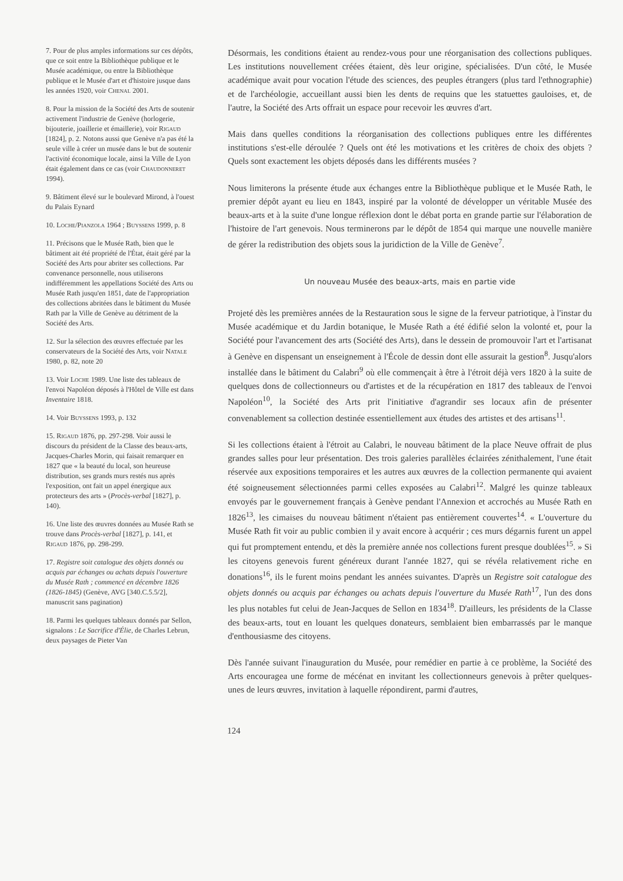7. Pour de plus amples informations sur ces dépôts, que ce soit entre la Bibliothèque publique et le Musée académique, ou entre la Bibliothèque publique et le Musée d'art et d'histoire jusque dans les années 1920, voir Chenal 2001.
8. Pour la mission de la Société des Arts de soutenir activement l'industrie de Genève (horlogerie, bijouterie, joaillerie et émaillerie), voir Rigaud [1824], p. 2. Notons aussi que Genève n'a pas été la seule ville à créer un musée dans le but de soutenir l'activité économique locale, ainsi la Ville de Lyon était également dans ce cas (voir Chaudonneret 1994).
9. Bâtiment élevé sur le boulevard Mirond, à l'ouest du Palais Eynard
10. Loche/Pianzola 1964 ; Buyssens 1999, p. 8
11. Précisons que le Musée Rath, bien que le bâtiment ait été propriété de l'État, était géré par la Société des Arts pour abriter ses collections. Par convenance personnelle, nous utiliserons indifféremment les appellations Société des Arts ou Musée Rath jusqu'en 1851, date de l'appropriation des collections abritées dans le bâtiment du Musée Rath par la Ville de Genève au détriment de la Société des Arts.
12. Sur la sélection des œuvres effectuée par les conservateurs de la Société des Arts, voir Natale 1980, p. 82, note 20
13. Voir Loche 1989. Une liste des tableaux de l'envoi Napoléon déposés à l'Hôtel de Ville est dans Inventaire 1818.
14. Voir Buyssens 1993, p. 132
15. Rigaud 1876, pp. 297-298. Voir aussi le discours du président de la Classe des beaux-arts, Jacques-Charles Morin, qui faisait remarquer en 1827 que « la beauté du local, son heureuse distribution, ses grands murs restés nus après l'exposition, ont fait un appel énergique aux protecteurs des arts » (Procès-verbal [1827], p. 140).
16. Une liste des œuvres données au Musée Rath se trouve dans Procès-verbal [1827], p. 141, et Rigaud 1876, pp. 298-299.
17. Registre soit catalogue des objets donnés ou acquis par échanges ou achats depuis l'ouverture du Musée Rath ; commencé en décembre 1826 (1826-1845) (Genève, AVG [340.C.5.5/2], manuscrit sans pagination)
18. Parmi les quelques tableaux donnés par Sellon, signalons : Le Sacrifice d'Élie, de Charles Lebrun, deux paysages de Pieter Van
Désormais, les conditions étaient au rendez-vous pour une réorganisation des collections publiques. Les institutions nouvellement créées étaient, dès leur origine, spécialisées. D'un côté, le Musée académique avait pour vocation l'étude des sciences, des peuples étrangers (plus tard l'ethnographie) et de l'archéologie, accueillant aussi bien les dents de requins que les statuettes gauloises, et, de l'autre, la Société des Arts offrait un espace pour recevoir les œuvres d'art.
Mais dans quelles conditions la réorganisation des collections publiques entre les différentes institutions s'est-elle déroulée ? Quels ont été les motivations et les critères de choix des objets ? Quels sont exactement les objets déposés dans les différents musées ?
Nous limiterons la présente étude aux échanges entre la Bibliothèque publique et le Musée Rath, le premier dépôt ayant eu lieu en 1843, inspiré par la volonté de développer un véritable Musée des beaux-arts et à la suite d'une longue réflexion dont le débat porta en grande partie sur l'élaboration de l'histoire de l'art genevois. Nous terminerons par le dépôt de 1854 qui marque une nouvelle manière de gérer la redistribution des objets sous la juridiction de la Ville de Genève<sup>7</sup>.
Un nouveau Musée des beaux-arts, mais en partie vide
Projeté dès les premières années de la Restauration sous le signe de la ferveur patriotique, à l'instar du Musée académique et du Jardin botanique, le Musée Rath a été édifié selon la volonté et, pour la Société pour l'avancement des arts (Société des Arts), dans le dessein de promouvoir l'art et l'artisanat à Genève en dispensant un enseignement à l'École de dessin dont elle assurait la gestion<sup>8</sup>. Jusqu'alors installée dans le bâtiment du Calabri<sup>9</sup> où elle commençait à être à l'étroit déjà vers 1820 à la suite de quelques dons de collectionneurs ou d'artistes et de la récupération en 1817 des tableaux de l'envoi Napoléon<sup>10</sup>, la Société des Arts prit l'initiative d'agrandir ses locaux afin de présenter convenablement sa collection destinée essentiellement aux études des artistes et des artisans<sup>11</sup>.
Si les collections étaient à l'étroit au Calabri, le nouveau bâtiment de la place Neuve offrait de plus grandes salles pour leur présentation. Des trois galeries parallèles éclairées zénithalement, l'une était réservée aux expositions temporaires et les autres aux œuvres de la collection permanente qui avaient été soigneusement sélectionnées parmi celles exposées au Calabri<sup>12</sup>. Malgré les quinze tableaux envoyés par le gouvernement français à Genève pendant l'Annexion et accrochés au Musée Rath en 1826<sup>13</sup>, les cimaises du nouveau bâtiment n'étaient pas entièrement couvertes<sup>14</sup>. « L'ouverture du Musée Rath fit voir au public combien il y avait encore à acquérir ; ces murs dégarnis furent un appel qui fut promptement entendu, et dès la première année nos collections furent presque doublées<sup>15</sup>. » Si les citoyens genevois furent généreux durant l'année 1827, qui se révéla relativement riche en donations<sup>16</sup>, ils le furent moins pendant les années suivantes. D'après un Registre soit catalogue des objets donnés ou acquis par échanges ou achats depuis l'ouverture du Musée Rath<sup>17</sup>, l'un des dons les plus notables fut celui de Jean-Jacques de Sellon en 1834<sup>18</sup>. D'ailleurs, les présidents de la Classe des beaux-arts, tout en louant les quelques donateurs, semblaient bien embarrassés par le manque d'enthousiasme des citoyens.
Dès l'année suivant l'inauguration du Musée, pour remédier en partie à ce problème, la Société des Arts encouragea une forme de mécénat en invitant les collectionneurs genevois à prêter quelques-unes de leurs œuvres, invitation à laquelle répondirent, parmi d'autres,
124